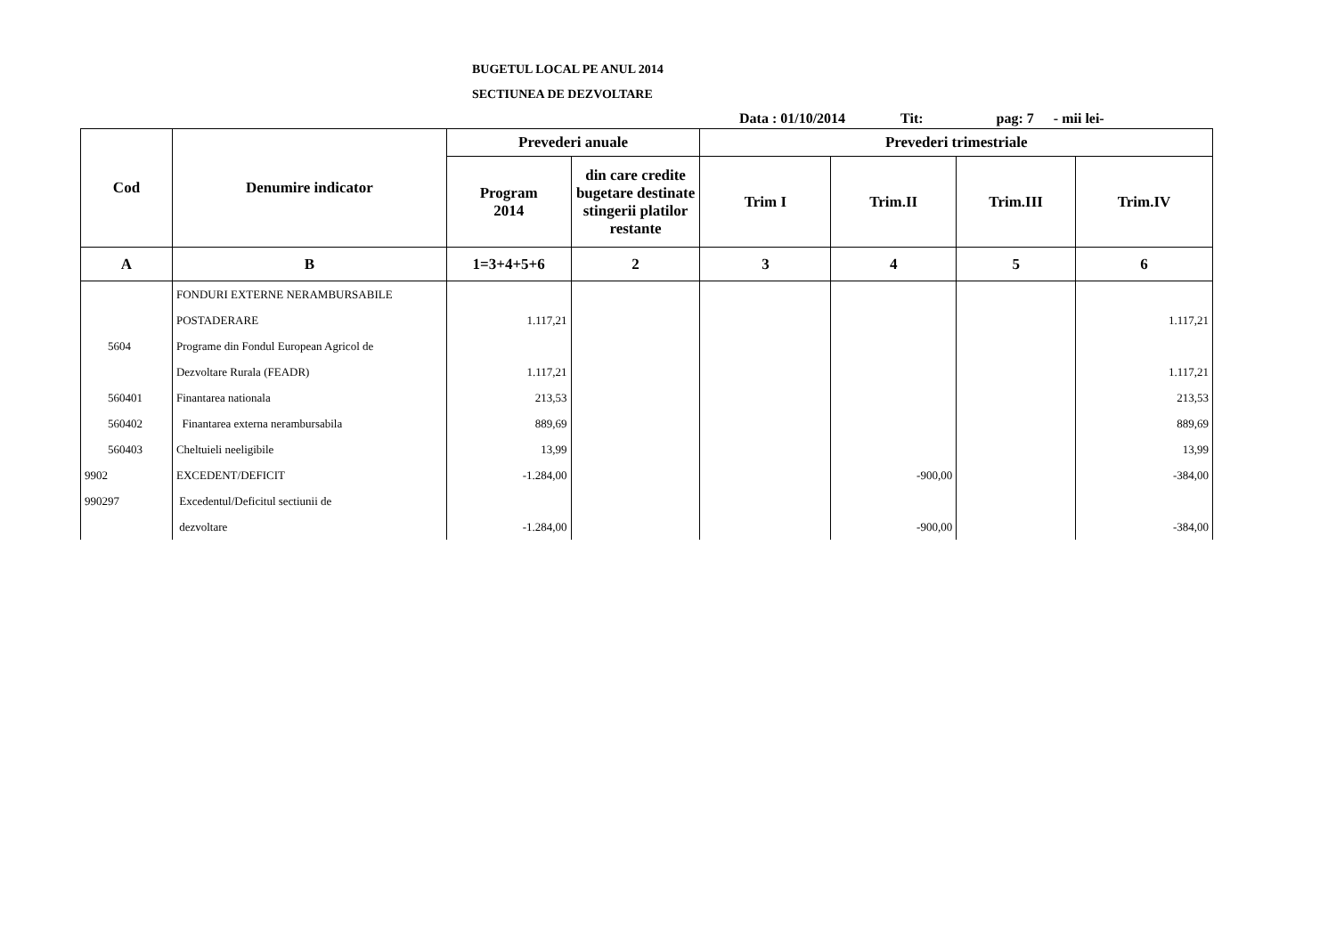BUGETUL LOCAL PE ANUL 2014
SECTIUNEA DE DEZVOLTARE
Data : 01/10/2014 Tit: pag: 7 - mii lei-
| Cod | Denumire indicator | Prevederi anuale | | Prevederi trimestriale | | | |
| --- | --- | --- | --- | --- | --- | --- | --- |
| | | Program 2014 | din care credite bugetare destinate stingerii platilor restante | Trim I | Trim.II | Trim.III | Trim.IV |
| A | B | 1=3+4+5+6 | 2 | 3 | 4 | 5 | 6 |
| | FONDURI EXTERNE NERAMBURSABILE | | | | | | |
| | POSTADERARE | 1.117,21 | | | | | 1.117,21 |
| 5604 | Programe din Fondul European Agricol de | | | | | | |
| | Dezvoltare Rurala (FEADR) | 1.117,21 | | | | | 1.117,21 |
| 560401 | Finantarea nationala | 213,53 | | | | | 213,53 |
| 560402 | Finantarea externa nerambursabila | 889,69 | | | | | 889,69 |
| 560403 | Cheltuieli neeligibile | 13,99 | | | | | 13,99 |
| 9902 | EXCEDENT/DEFICIT | -1.284,00 | | | -900,00 | | -384,00 |
| 990297 | Excedentul/Deficitul sectiunii de | | | | | | |
| | dezvoltare | -1.284,00 | | | -900,00 | | -384,00 |